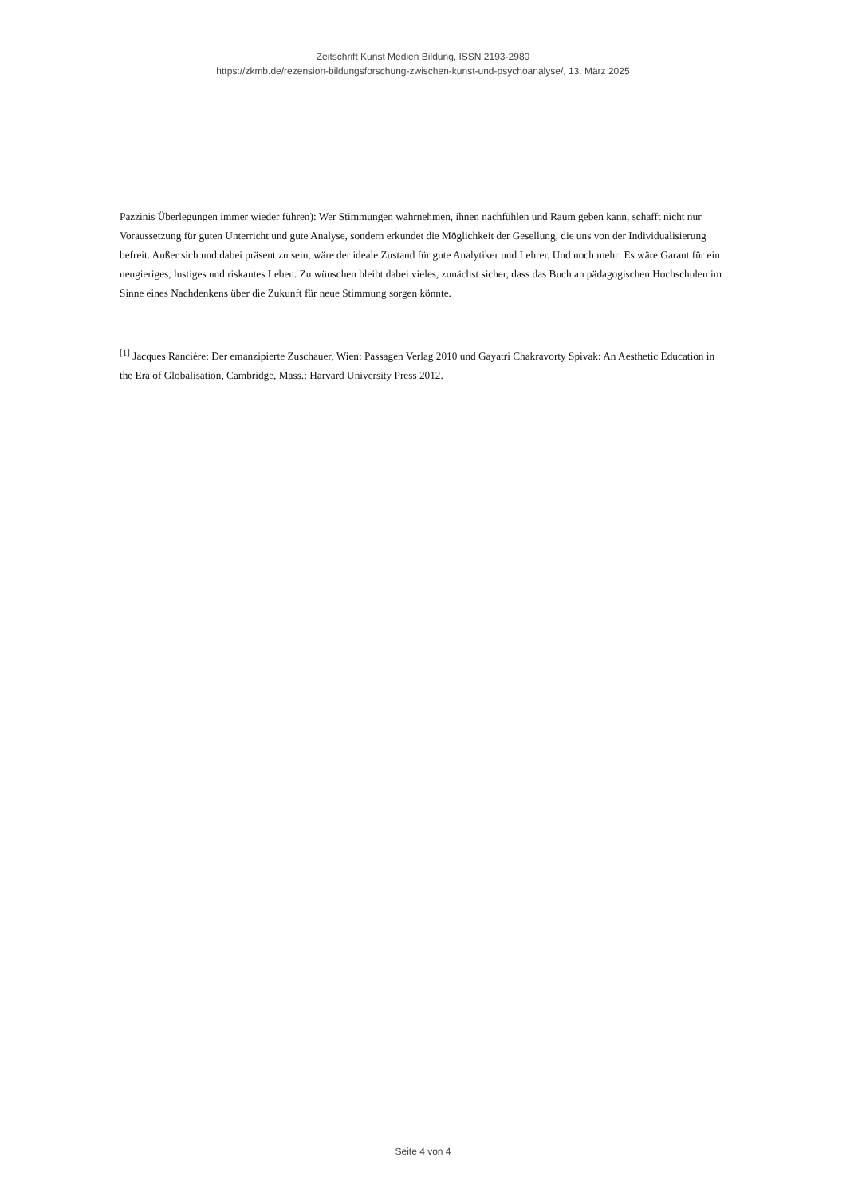Zeitschrift Kunst Medien Bildung, ISSN 2193-2980
https://zkmb.de/rezension-bildungsforschung-zwischen-kunst-und-psychoanalyse/, 13. März 2025
Pazzinis Überlegungen immer wieder führen): Wer Stimmungen wahrnehmen, ihnen nachfühlen und Raum geben kann, schafft nicht nur Voraussetzung für guten Unterricht und gute Analyse, sondern erkundet die Möglichkeit der Gesellung, die uns von der Individualisierung befreit. Außer sich und dabei präsent zu sein, wäre der ideale Zustand für gute Analytiker und Lehrer. Und noch mehr: Es wäre Garant für ein neugieriges, lustiges und riskantes Leben. Zu wünschen bleibt dabei vieles, zunächst sicher, dass das Buch an pädagogischen Hochschulen im Sinne eines Nachdenkens über die Zukunft für neue Stimmung sorgen könnte.
<sup>[1]</sup> Jacques Rancière: Der emanzipierte Zuschauer, Wien: Passagen Verlag 2010 und Gayatri Chakravorty Spivak: An Aesthetic Education in the Era of Globalisation, Cambridge, Mass.: Harvard University Press 2012.
Seite 4 von 4